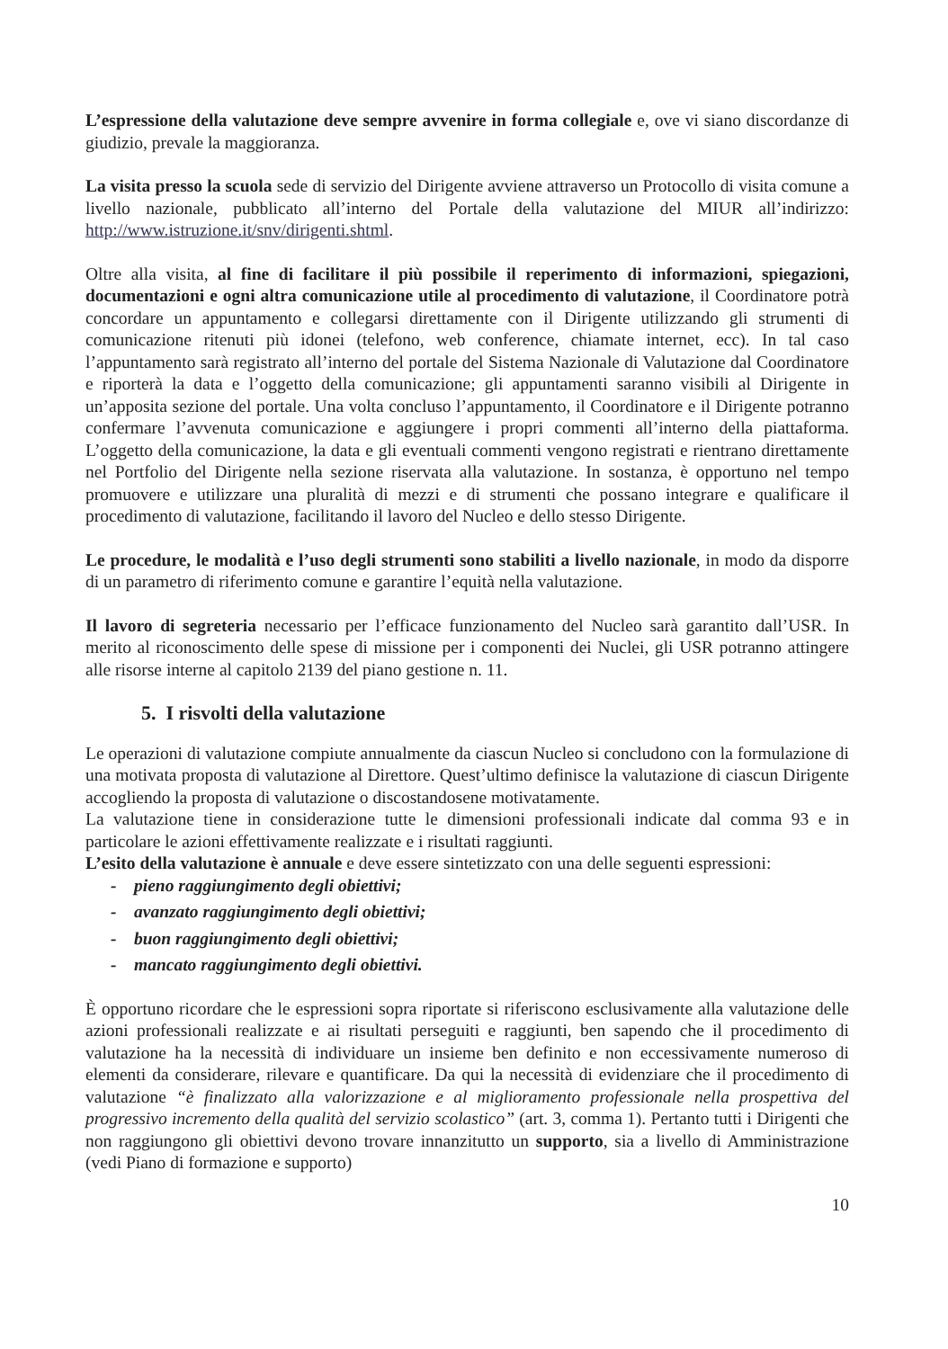L’espressione della valutazione deve sempre avvenire in forma collegiale e, ove vi siano discordanze di giudizio, prevale la maggioranza.
La visita presso la scuola sede di servizio del Dirigente avviene attraverso un Protocollo di visita comune a livello nazionale, pubblicato all’interno del Portale della valutazione del MIUR all’indirizzo: http://www.istruzione.it/snv/dirigenti.shtml.
Oltre alla visita, al fine di facilitare il più possibile il reperimento di informazioni, spiegazioni, documentazioni e ogni altra comunicazione utile al procedimento di valutazione, il Coordinatore potrà concordare un appuntamento e collegarsi direttamente con il Dirigente utilizzando gli strumenti di comunicazione ritenuti più idonei (telefono, web conference, chiamate internet, ecc). In tal caso l’appuntamento sarà registrato all’interno del portale del Sistema Nazionale di Valutazione dal Coordinatore e riporterà la data e l’oggetto della comunicazione; gli appuntamenti saranno visibili al Dirigente in un’apposita sezione del portale. Una volta concluso l’appuntamento, il Coordinatore e il Dirigente potranno confermare l’avvenuta comunicazione e aggiungere i propri commenti all’interno della piattaforma. L’oggetto della comunicazione, la data e gli eventuali commenti vengono registrati e rientrano direttamente nel Portfolio del Dirigente nella sezione riservata alla valutazione. In sostanza, è opportuno nel tempo promuovere e utilizzare una pluralità di mezzi e di strumenti che possano integrare e qualificare il procedimento di valutazione, facilitando il lavoro del Nucleo e dello stesso Dirigente.
Le procedure, le modalità e l’uso degli strumenti sono stabiliti a livello nazionale, in modo da disporre di un parametro di riferimento comune e garantire l’equità nella valutazione.
Il lavoro di segreteria necessario per l’efficace funzionamento del Nucleo sarà garantito dall’USR. In merito al riconoscimento delle spese di missione per i componenti dei Nuclei, gli USR potranno attingere alle risorse interne al capitolo 2139 del piano gestione n. 11.
5. I risvolti della valutazione
Le operazioni di valutazione compiute annualmente da ciascun Nucleo si concludono con la formulazione di una motivata proposta di valutazione al Direttore. Quest’ultimo definisce la valutazione di ciascun Dirigente accogliendo la proposta di valutazione o discostandosene motivatamente.
La valutazione tiene in considerazione tutte le dimensioni professionali indicate dal comma 93 e in particolare le azioni effettivamente realizzate e i risultati raggiunti.
L’esito della valutazione è annuale e deve essere sintetizzato con una delle seguenti espressioni:
- pieno raggiungimento degli obiettivi;
- avanzato raggiungimento degli obiettivi;
- buon raggiungimento degli obiettivi;
- mancato raggiungimento degli obiettivi.
È opportuno ricordare che le espressioni sopra riportate si riferiscono esclusivamente alla valutazione delle azioni professionali realizzate e ai risultati perseguiti e raggiunti, ben sapendo che il procedimento di valutazione ha la necessità di individuare un insieme ben definito e non eccessivamente numeroso di elementi da considerare, rilevare e quantificare. Da qui la necessità di evidenziare che il procedimento di valutazione “è finalizzato alla valorizzazione e al miglioramento professionale nella prospettiva del progressivo incremento della qualità del servizio scolastico” (art. 3, comma 1). Pertanto tutti i Dirigenti che non raggiungono gli obiettivi devono trovare innanzitutto un supporto, sia a livello di Amministrazione (vedi Piano di formazione e supporto)
10